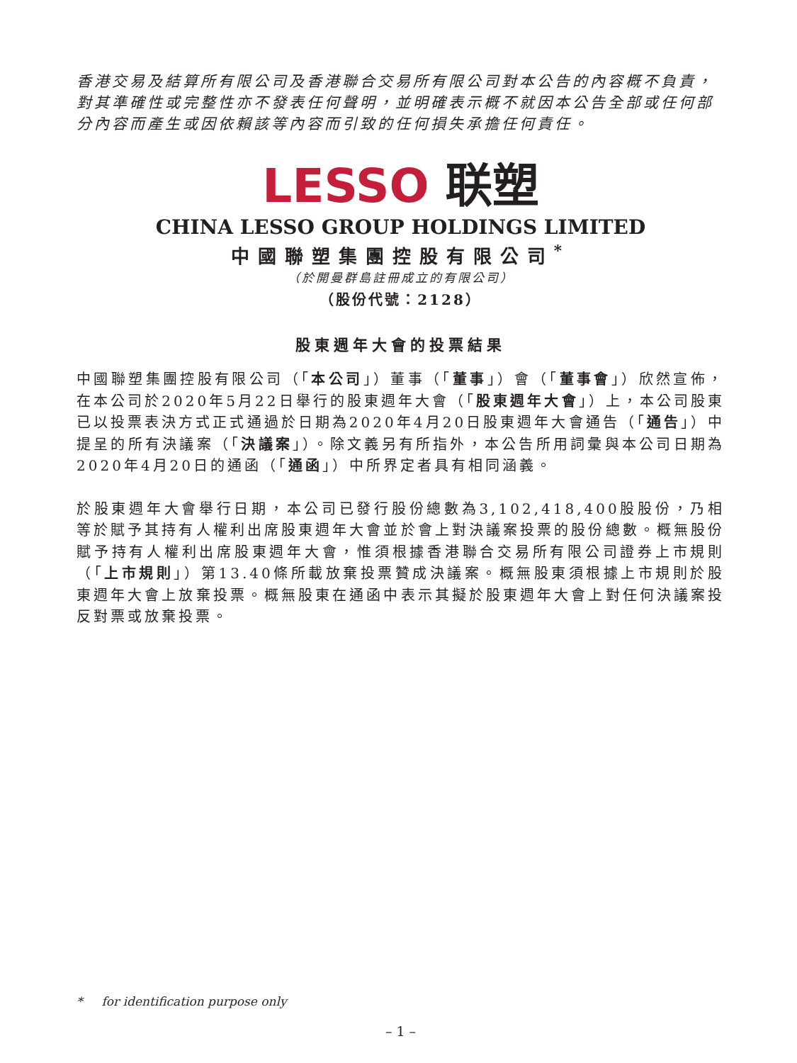香港交易及結算所有限公司及香港聯合交易所有限公司對本公告的內容概不負責，對其準確性或完整性亦不發表任何聲明，並明確表示概不就因本公告全部或任何部分內容而產生或因依賴該等內容而引致的任何損失承擔任何責任。
LESSO 联塑
CHINA LESSO GROUP HOLDINGS LIMITED
中國聯塑集團控股有限公司<sup>*</sup>
（於開曼群島註冊成立的有限公司）
（股份代號：2128）
股東週年大會的投票結果
中國聯塑集團控股有限公司（「本公司」）董事（「董事」）會（「董事會」）欣然宣佈，在本公司於2020年5月22日舉行的股東週年大會（「股東週年大會」）上，本公司股東已以投票表決方式正式通過於日期為2020年4月20日股東週年大會通告（「通告」）中提呈的所有決議案（「決議案」）。除文義另有所指外，本公告所用詞彙與本公司日期為2020年4月20日的通函（「通函」）中所界定者具有相同涵義。
於股東週年大會舉行日期，本公司已發行股份總數為3,102,418,400股股份，乃相等於賦予其持有人權利出席股東週年大會並於會上對決議案投票的股份總數。概無股份賦予持有人權利出席股東週年大會，惟須根據香港聯合交易所有限公司證券上市規則（「上市規則」）第13.40條所載放棄投票贊成決議案。概無股東須根據上市規則於股東週年大會上放棄投票。概無股東在通函中表示其擬於股東週年大會上對任何決議案投反對票或放棄投票。
* for identification purpose only
– 1 –